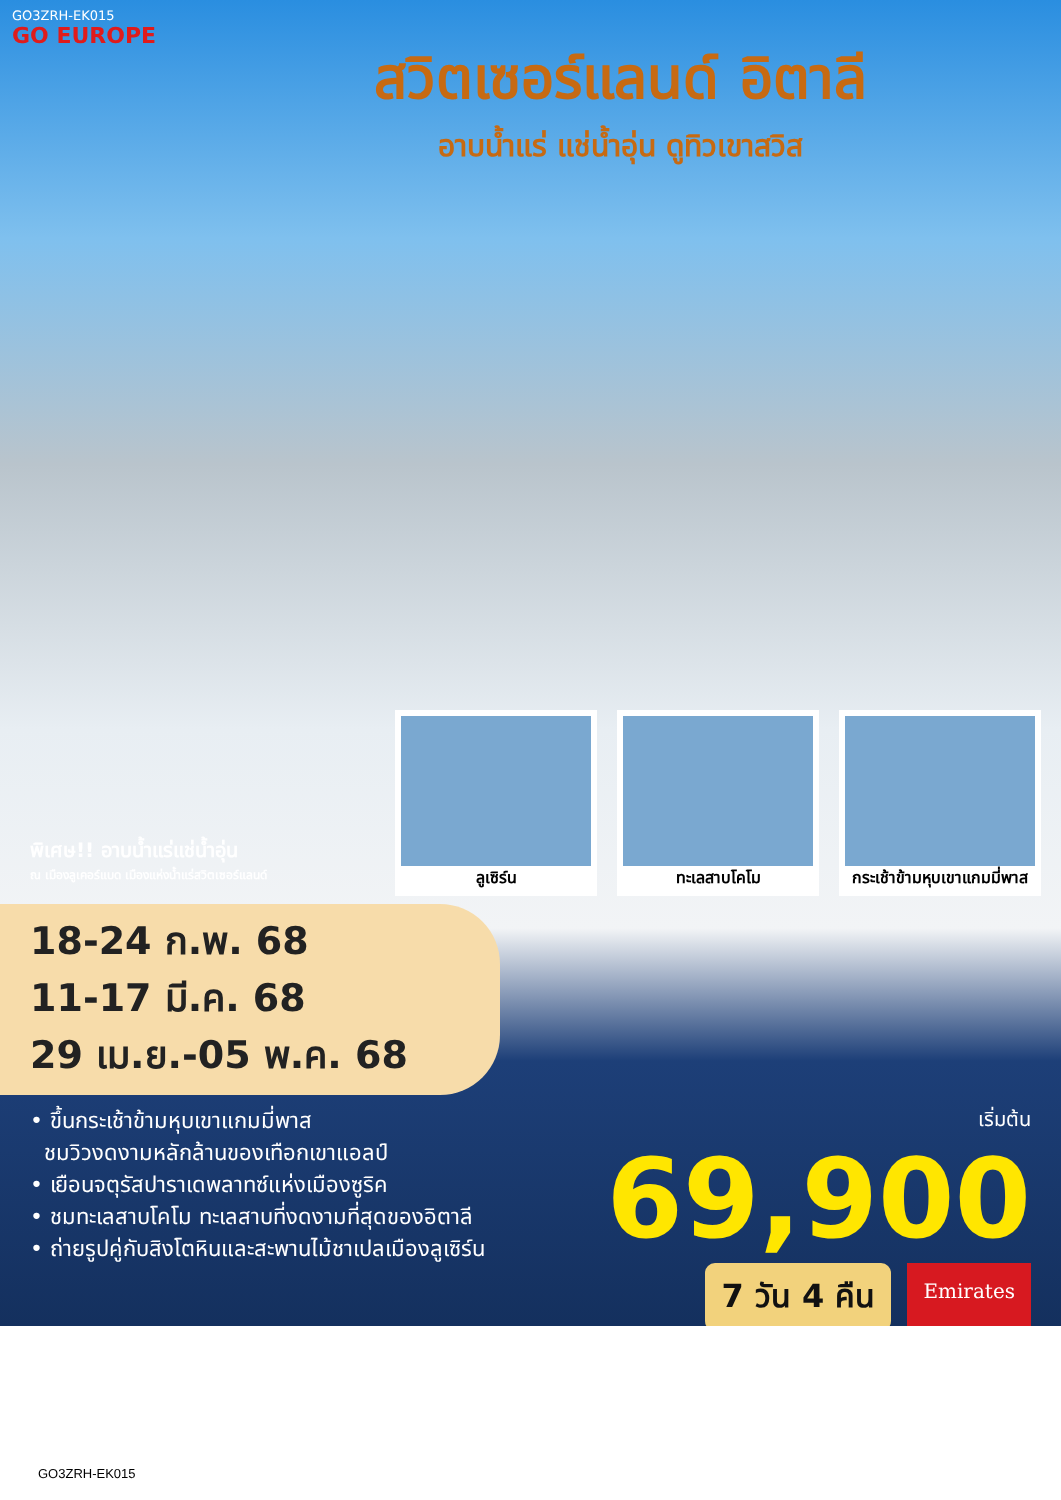GO3ZRH-EK015
GO EUROPE
สวิตเซอร์แลนด์ อิตาลี
อาบน้ำแร่ แช่น้ำอุ่น ดูทิวเขาสวิส
ลูเซิร์น ทะเลสาบโคโม กระเช้าข้ามหุบเขาแกมมี่พาส
พิเศษ!! อาบน้ำแร่แช่น้ำอุ่น
ณ เมืองลูเคอร์แบด เมืองแห่งน้ำแร่สวิตเซอร์แลนด์
18-24 ก.พ. 68
11-17 มี.ค. 68
29 เม.ย.-05 พ.ค. 68
• ขึ้นกระเช้าข้ามหุบเขาแกมมี่พาส
ชมวิวงดงามหลักล้านของเทือกเขาแอลป์
• เยือนจตุรัสปาราเดพลาทซ์แห่งเมืองซูริค
• ชมทะเลสาบโคโม ทะเลสาบที่งดงามที่สุดของอิตาลี
• ถ่ายรูปคู่กับสิงโตหินและสะพานไม้ชาเปลเมืองลูเซิร์น
เริ่มต้น
69,900
7 วัน 4 คืน
Emirates
GO3ZRH-EK015